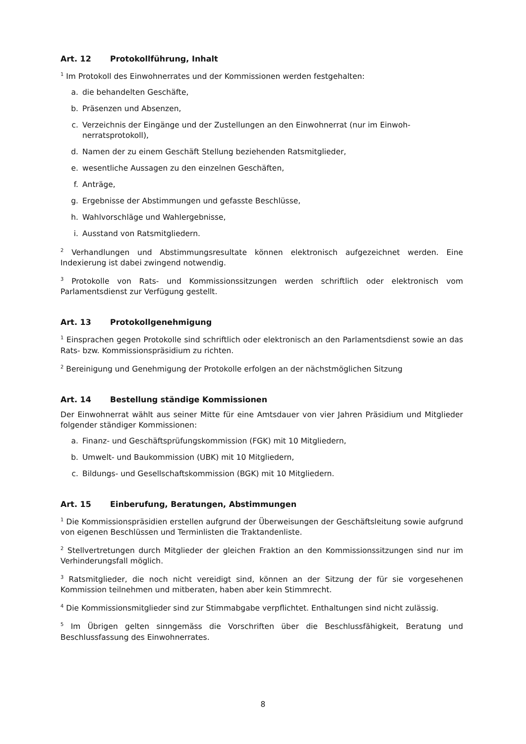Art. 12 Protokollführung, Inhalt
<sup>1</sup> Im Protokoll des Einwohnerrates und der Kommissionen werden festgehalten:
a. die behandelten Geschäfte,
b. Präsenzen und Absenzen,
c. Verzeichnis der Eingänge und der Zustellungen an den Einwohnerrat (nur im Einwoh-nerratsprotokoll),
d. Namen der zu einem Geschäft Stellung beziehenden Ratsmitglieder,
e. wesentliche Aussagen zu den einzelnen Geschäften,
f. Anträge,
g. Ergebnisse der Abstimmungen und gefasste Beschlüsse,
h. Wahlvorschläge und Wahlergebnisse,
i. Ausstand von Ratsmitgliedern.
<sup>2</sup> Verhandlungen und Abstimmungsresultate können elektronisch aufgezeichnet werden. Eine Indexierung ist dabei zwingend notwendig.
<sup>3</sup> Protokolle von Rats- und Kommissionssitzungen werden schriftlich oder elektronisch vom Parlamentsdienst zur Verfügung gestellt.
Art. 13 Protokollgenehmigung
<sup>1</sup> Einsprachen gegen Protokolle sind schriftlich oder elektronisch an den Parlamentsdienst sowie an das Rats- bzw. Kommissionspräsidium zu richten.
<sup>2</sup> Bereinigung und Genehmigung der Protokolle erfolgen an der nächstmöglichen Sitzung
Art. 14 Bestellung ständige Kommissionen
Der Einwohnerrat wählt aus seiner Mitte für eine Amtsdauer von vier Jahren Präsidium und Mitglieder folgender ständiger Kommissionen:
a. Finanz- und Geschäftsprüfungskommission (FGK) mit 10 Mitgliedern,
b. Umwelt- und Baukommission (UBK) mit 10 Mitgliedern,
c. Bildungs- und Gesellschaftskommission (BGK) mit 10 Mitgliedern.
Art. 15 Einberufung, Beratungen, Abstimmungen
<sup>1</sup> Die Kommissionspräsidien erstellen aufgrund der Überweisungen der Geschäftsleitung sowie aufgrund von eigenen Beschlüssen und Terminlisten die Traktandenliste.
<sup>2</sup> Stellvertretungen durch Mitglieder der gleichen Fraktion an den Kommissionssitzungen sind nur im Verhinderungsfall möglich.
<sup>3</sup> Ratsmitglieder, die noch nicht vereidigt sind, können an der Sitzung der für sie vorgesehenen Kommission teilnehmen und mitberaten, haben aber kein Stimmrecht.
<sup>4</sup> Die Kommissionsmitglieder sind zur Stimmabgabe verpflichtet. Enthaltungen sind nicht zulässig.
<sup>5</sup> Im Übrigen gelten sinngemäss die Vorschriften über die Beschlussfähigkeit, Beratung und Beschlussfassung des Einwohnerrates.
8